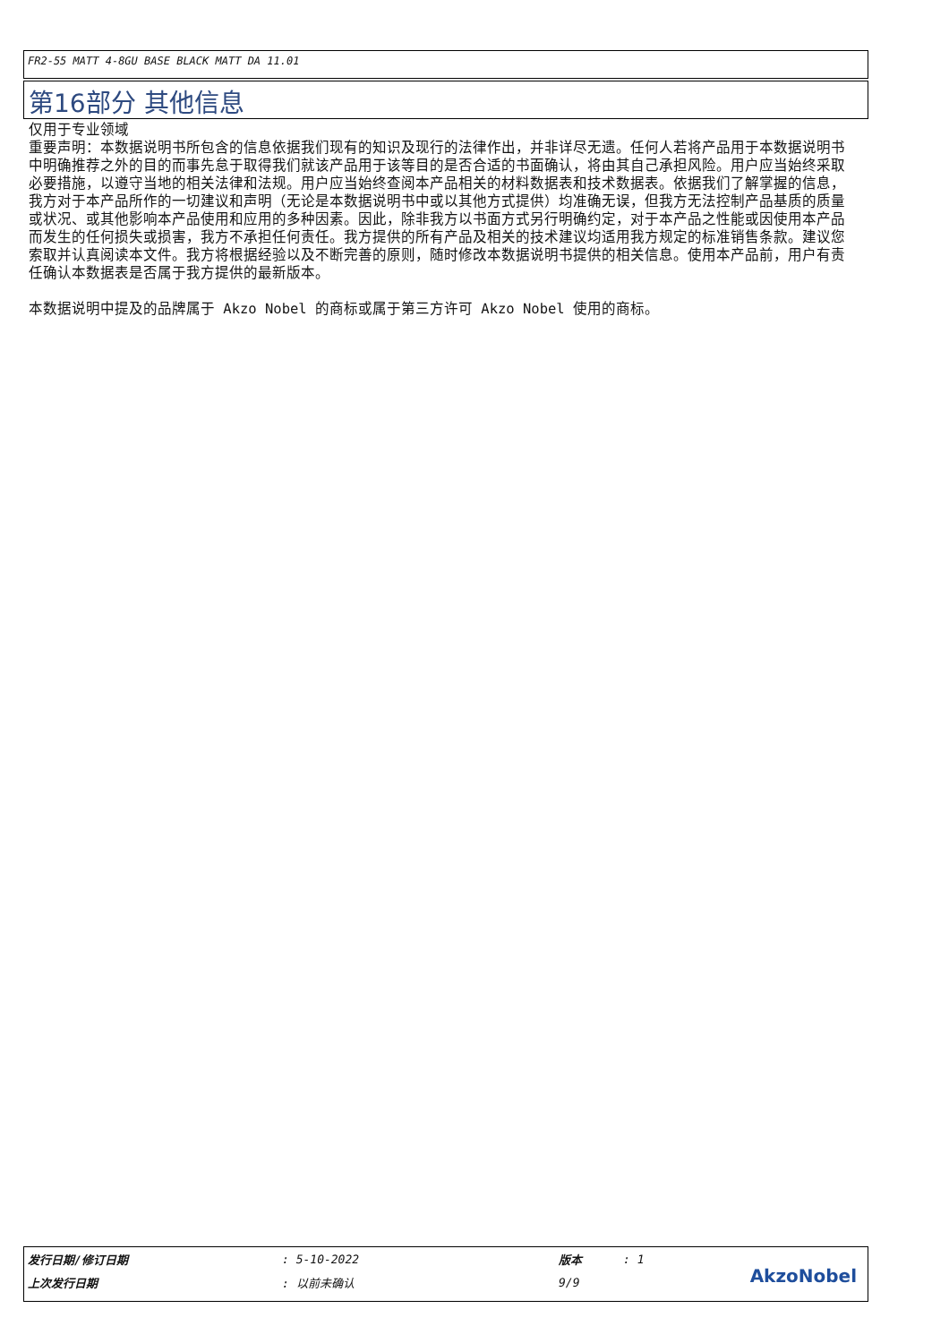FR2-55 MATT 4-8GU BASE BLACK MATT DA 11.01
第16部分 其他信息
仅用于专业领域
重要声明：本数据说明书所包含的信息依据我们现有的知识及现行的法律作出，并非详尽无遗。任何人若将产品用于本数据说明书中明确推荐之外的目的而事先怠于取得我们就该产品用于该等目的是否合适的书面确认，将由其自己承担风险。用户应当始终采取必要措施，以遵守当地的相关法律和法规。用户应当始终查阅本产品相关的材料数据表和技术数据表。依据我们了解掌握的信息，我方对于本产品所作的一切建议和声明（无论是本数据说明书中或以其他方式提供）均准确无误，但我方无法控制产品基质的质量或状况、或其他影响本产品使用和应用的多种因素。因此，除非我方以书面方式另行明确约定，对于本产品之性能或因使用本产品而发生的任何损失或损害，我方不承担任何责任。我方提供的所有产品及相关的技术建议均适用我方规定的标准销售条款。建议您索取并认真阅读本文件。我方将根据经验以及不断完善的原则，随时修改本数据说明书提供的相关信息。使用本产品前，用户有责任确认本数据表是否属于我方提供的最新版本。
本数据说明中提及的品牌属于 Akzo Nobel 的商标或属于第三方许可 Akzo Nobel 使用的商标。
| 发行日期/修订日期 | : 5-10-2022 | 版本 | : 1 |
| 上次发行日期 | : 以前未确认 | 9/9 | |
AkzoNobel